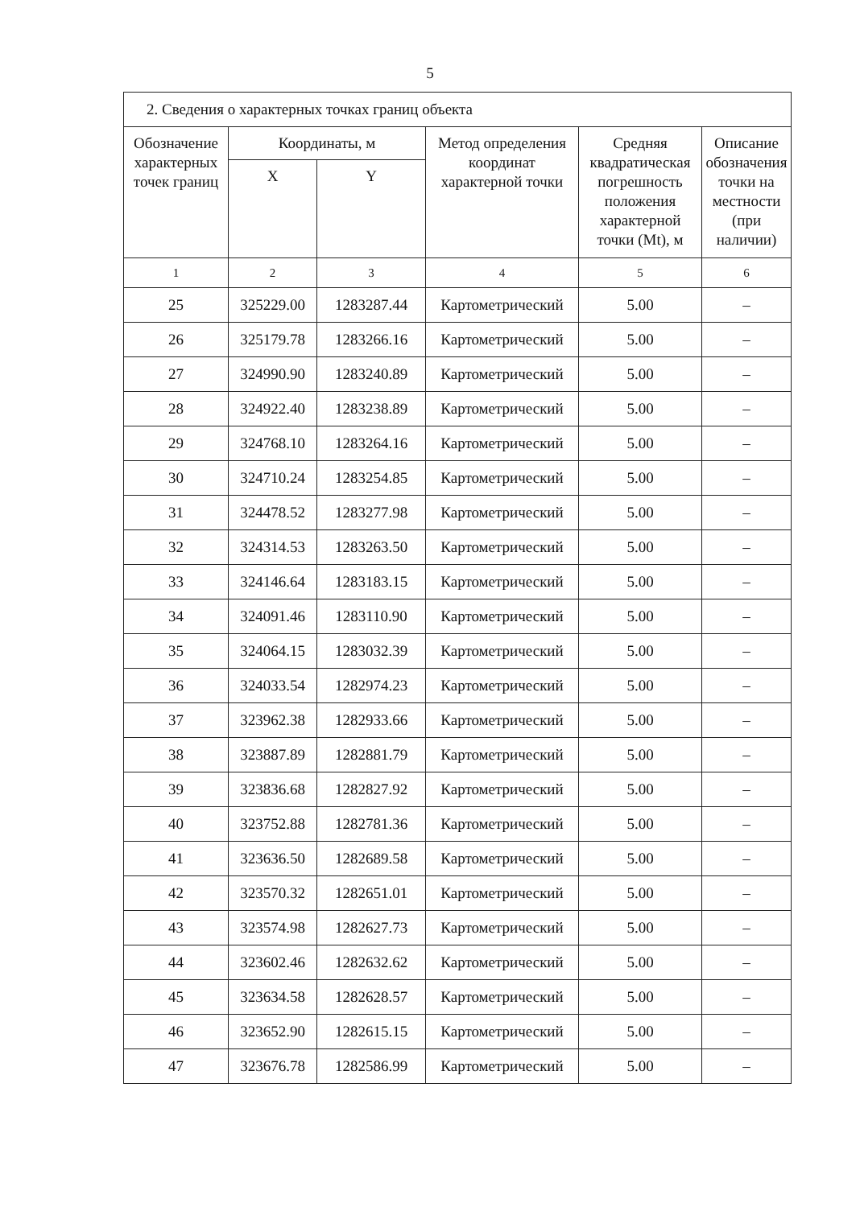5
| 2. Сведения о характерных точках границ объекта | | | | | |
| Обозначение характерных точек границ | Координаты, м | | Метод определения координат характерной точки | Средняя квадратическая погрешность положения характерной точки (Mt), м | Описание обозначения точки на местности (при наличии) |
| | X | Y | | | |
| 1 | 2 | 3 | 4 | 5 | 6 |
| 25 | 325229.00 | 1283287.44 | Картометрический | 5.00 | – |
| 26 | 325179.78 | 1283266.16 | Картометрический | 5.00 | – |
| 27 | 324990.90 | 1283240.89 | Картометрический | 5.00 | – |
| 28 | 324922.40 | 1283238.89 | Картометрический | 5.00 | – |
| 29 | 324768.10 | 1283264.16 | Картометрический | 5.00 | – |
| 30 | 324710.24 | 1283254.85 | Картометрический | 5.00 | – |
| 31 | 324478.52 | 1283277.98 | Картометрический | 5.00 | – |
| 32 | 324314.53 | 1283263.50 | Картометрический | 5.00 | – |
| 33 | 324146.64 | 1283183.15 | Картометрический | 5.00 | – |
| 34 | 324091.46 | 1283110.90 | Картометрический | 5.00 | – |
| 35 | 324064.15 | 1283032.39 | Картометрический | 5.00 | – |
| 36 | 324033.54 | 1282974.23 | Картометрический | 5.00 | – |
| 37 | 323962.38 | 1282933.66 | Картометрический | 5.00 | – |
| 38 | 323887.89 | 1282881.79 | Картометрический | 5.00 | – |
| 39 | 323836.68 | 1282827.92 | Картометрический | 5.00 | – |
| 40 | 323752.88 | 1282781.36 | Картометрический | 5.00 | – |
| 41 | 323636.50 | 1282689.58 | Картометрический | 5.00 | – |
| 42 | 323570.32 | 1282651.01 | Картометрический | 5.00 | – |
| 43 | 323574.98 | 1282627.73 | Картометрический | 5.00 | – |
| 44 | 323602.46 | 1282632.62 | Картометрический | 5.00 | – |
| 45 | 323634.58 | 1282628.57 | Картометрический | 5.00 | – |
| 46 | 323652.90 | 1282615.15 | Картометрический | 5.00 | – |
| 47 | 323676.78 | 1282586.99 | Картометрический | 5.00 | – |